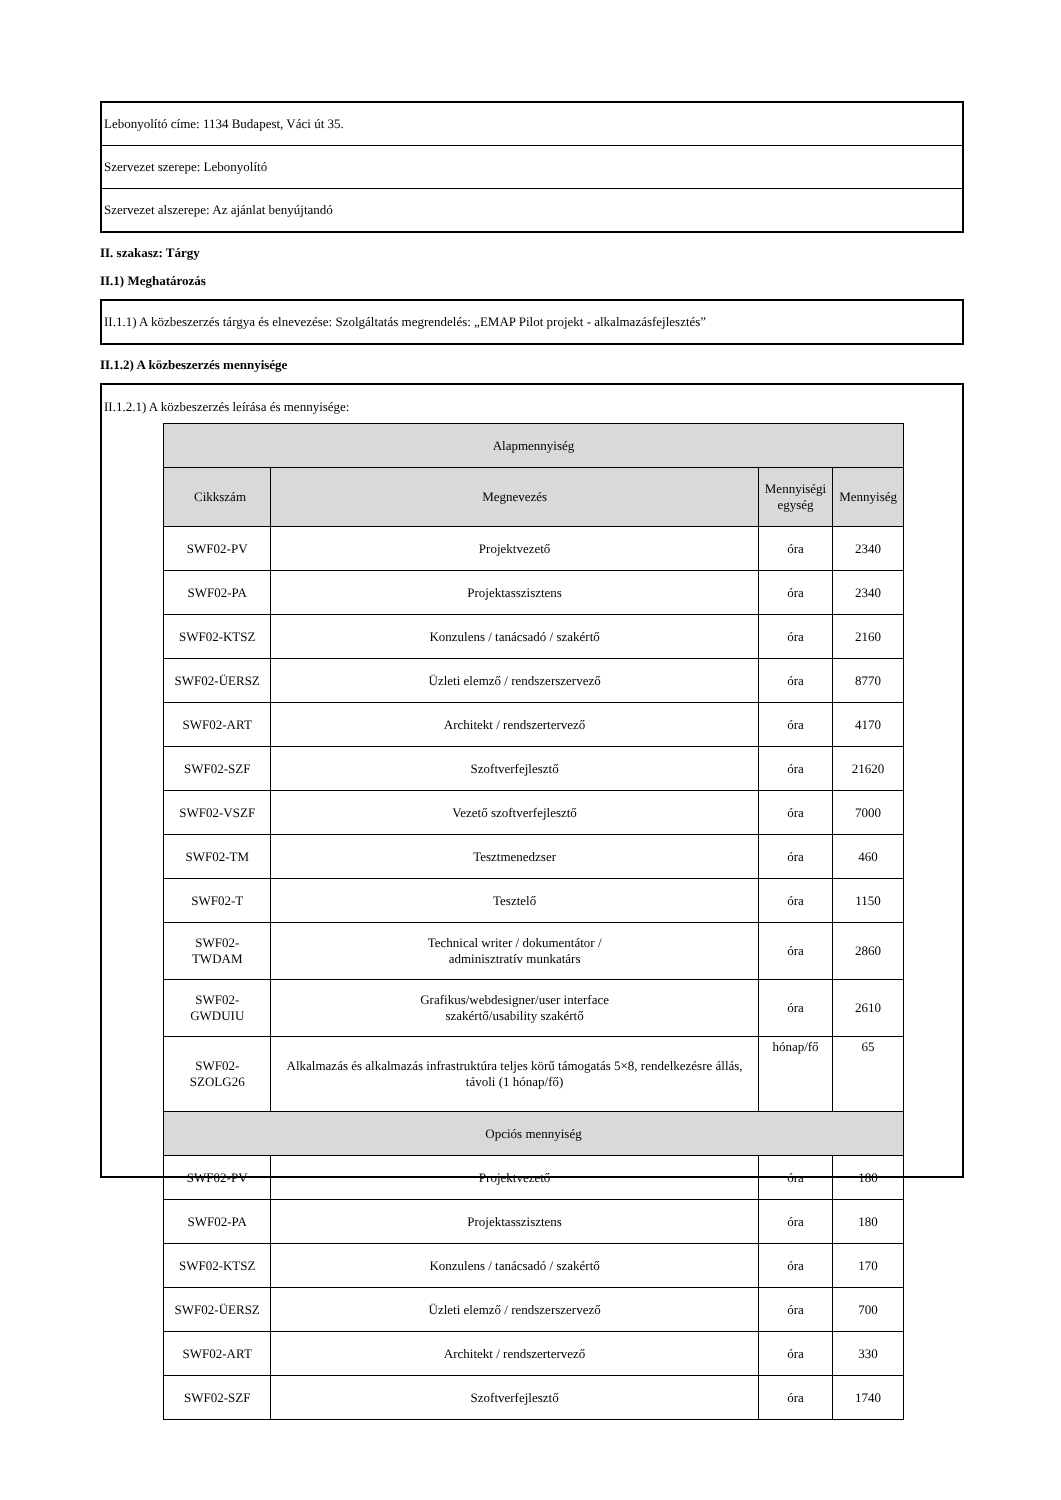Lebonyolító címe: 1134 Budapest, Váci út 35.
Szervezet szerepe: Lebonyolító
Szervezet alszerepe: Az ajánlat benyújtandó
II. szakasz: Tárgy
II.1) Meghatározás
II.1.1) A közbeszerzés tárgya és elnevezése: Szolgáltatás megrendelés: „EMAP Pilot projekt - alkalmazásfejlesztés”
II.1.2) A közbeszerzés mennyisége
II.1.2.1) A közbeszerzés leírása és mennyisége:
| Alapmennyiség | | | |
| --- | --- | --- | --- |
| Cikkszám | Megnevezés | Mennyiségi egység | Mennyiség |
| SWF02-PV | Projektvezető | óra | 2340 |
| SWF02-PA | Projektasszisztens | óra | 2340 |
| SWF02-KTSZ | Konzulens / tanácsadó / szakértő | óra | 2160 |
| SWF02-ÜERSZ | Üzleti elemző / rendszerszervező | óra | 8770 |
| SWF02-ART | Architekt / rendszertervező | óra | 4170 |
| SWF02-SZF | Szoftverfejlesztő | óra | 21620 |
| SWF02-VSZF | Vezető szoftverfejlesztő | óra | 7000 |
| SWF02-TM | Tesztmenedzser | óra | 460 |
| SWF02-T | Tesztelő | óra | 1150 |
| SWF02-TWDAM | Technical writer / dokumentátor / adminisztratív munkatárs | óra | 2860 |
| SWF02-GWDUIU | Grafikus/webdesigner/user interface szakértő/usability szakértő | óra | 2610 |
| SWF02-SZOLG26 | Alkalmazás és alkalmazás infrastruktúra teljes körű támogatás 5×8, rendelkezésre állás, távoli (1 hónap/fő) | hónap/fő | 65 |
| Opciós mennyiség | | | |
| SWF02-PV | Projektvezető | óra | 180 |
| SWF02-PA | Projektasszisztens | óra | 180 |
| SWF02-KTSZ | Konzulens / tanácsadó / szakértő | óra | 170 |
| SWF02-ÜERSZ | Üzleti elemző / rendszerszervező | óra | 700 |
| SWF02-ART | Architekt / rendszertervező | óra | 330 |
| SWF02-SZF | Szoftverfejlesztő | óra | 1740 |